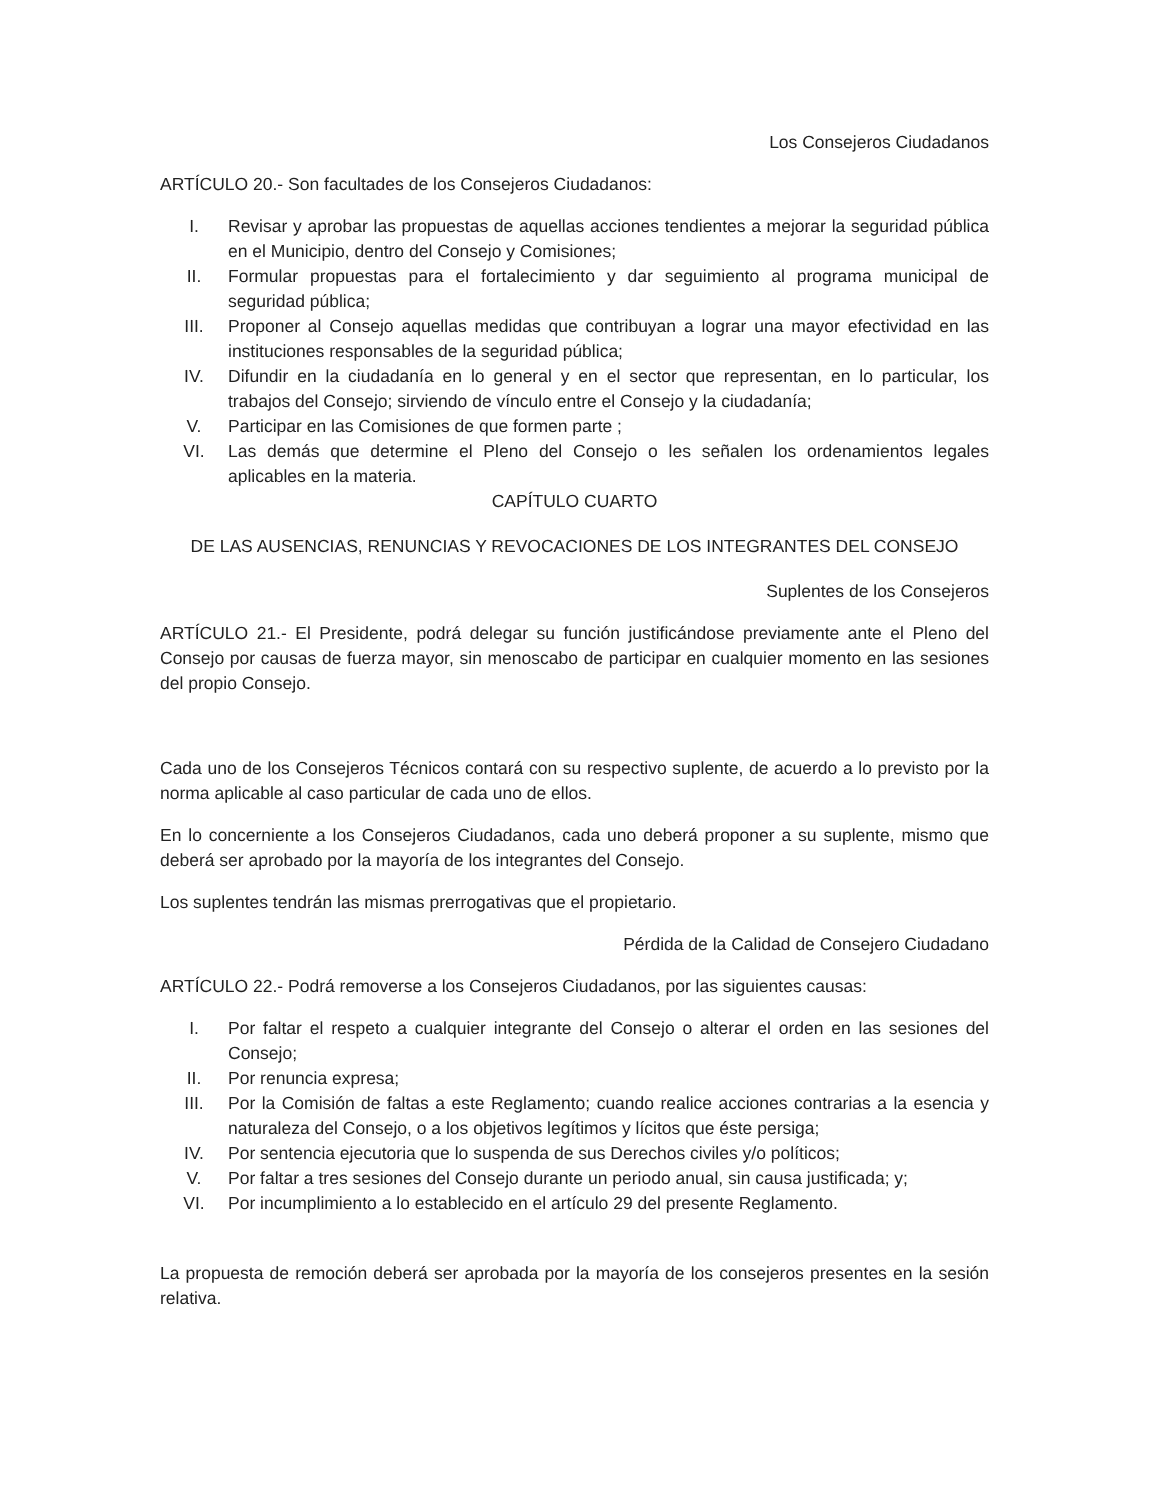Los Consejeros Ciudadanos
ARTÍCULO 20.- Son facultades de los Consejeros Ciudadanos:
I. Revisar y aprobar las propuestas de aquellas acciones tendientes a mejorar la seguridad pública en el Municipio, dentro del Consejo y Comisiones;
II. Formular propuestas para el fortalecimiento y dar seguimiento al programa municipal de seguridad pública;
III. Proponer al Consejo aquellas medidas que contribuyan a lograr una mayor efectividad en las instituciones responsables de la seguridad pública;
IV. Difundir en la ciudadanía en lo general y en el sector que representan, en lo particular, los trabajos del Consejo; sirviendo de vínculo entre el Consejo y la ciudadanía;
V. Participar en las Comisiones de que formen parte ;
VI. Las demás que determine el Pleno del Consejo o les señalen los ordenamientos legales aplicables en la materia.
CAPÍTULO CUARTO
DE LAS AUSENCIAS, RENUNCIAS Y REVOCACIONES DE LOS INTEGRANTES DEL CONSEJO
Suplentes de los Consejeros
ARTÍCULO 21.- El Presidente, podrá delegar su función justificándose previamente ante el Pleno del Consejo por causas de fuerza mayor, sin menoscabo de participar en cualquier momento en las sesiones del propio Consejo.
Cada uno de los Consejeros Técnicos contará con su respectivo suplente, de acuerdo a lo previsto por la norma aplicable al caso particular de cada uno de ellos.
En lo concerniente a los Consejeros Ciudadanos, cada uno deberá proponer a su suplente, mismo que deberá ser aprobado por la mayoría de los integrantes del Consejo.
Los suplentes tendrán las mismas prerrogativas que el propietario.
Pérdida de la Calidad de Consejero Ciudadano
ARTÍCULO 22.- Podrá removerse a los Consejeros Ciudadanos, por las siguientes causas:
I. Por faltar el respeto a cualquier integrante del Consejo o alterar el orden en las sesiones del Consejo;
II. Por renuncia expresa;
III. Por la Comisión de faltas a este Reglamento; cuando realice acciones contrarias a la esencia y naturaleza del Consejo, o a los objetivos legítimos y lícitos que éste persiga;
IV. Por sentencia ejecutoria que lo suspenda de sus Derechos civiles y/o políticos;
V. Por faltar a tres sesiones del Consejo durante un periodo anual, sin causa justificada; y;
VI. Por incumplimiento a lo establecido en el artículo 29 del presente Reglamento.
La propuesta de remoción deberá ser aprobada por la mayoría de los consejeros presentes en la sesión relativa.